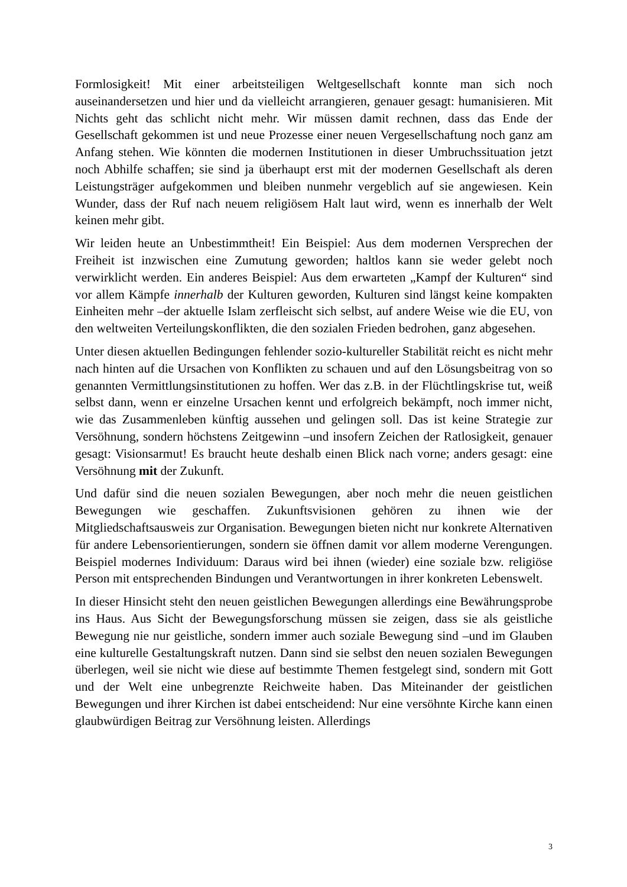Formlosigkeit! Mit einer arbeitsteiligen Weltgesellschaft konnte man sich noch auseinandersetzen und hier und da vielleicht arrangieren, genauer gesagt: humanisieren. Mit Nichts geht das schlicht nicht mehr. Wir müssen damit rechnen, dass das Ende der Gesellschaft gekommen ist und neue Prozesse einer neuen Vergesellschaftung noch ganz am Anfang stehen. Wie könnten die modernen Institutionen in dieser Umbruchssituation jetzt noch Abhilfe schaffen; sie sind ja überhaupt erst mit der modernen Gesellschaft als deren Leistungsträger aufgekommen und bleiben nunmehr vergeblich auf sie angewiesen. Kein Wunder, dass der Ruf nach neuem religiösem Halt laut wird, wenn es innerhalb der Welt keinen mehr gibt.
Wir leiden heute an Unbestimmtheit! Ein Beispiel: Aus dem modernen Versprechen der Freiheit ist inzwischen eine Zumutung geworden; haltlos kann sie weder gelebt noch verwirklicht werden. Ein anderes Beispiel: Aus dem erwarteten „Kampf der Kulturen“ sind vor allem Kämpfe innerhalb der Kulturen geworden, Kulturen sind längst keine kompakten Einheiten mehr –der aktuelle Islam zerfleischt sich selbst, auf andere Weise wie die EU, von den weltweiten Verteilungskonflikten, die den sozialen Frieden bedrohen, ganz abgesehen.
Unter diesen aktuellen Bedingungen fehlender sozio-kultureller Stabilität reicht es nicht mehr nach hinten auf die Ursachen von Konflikten zu schauen und auf den Lösungsbeitrag von so genannten Vermittlungsinstitutionen zu hoffen. Wer das z.B. in der Flüchtlingskrise tut, weiß selbst dann, wenn er einzelne Ursachen kennt und erfolgreich bekämpft, noch immer nicht, wie das Zusammenleben künftig aussehen und gelingen soll. Das ist keine Strategie zur Versöhnung, sondern höchstens Zeitgewinn –und insofern Zeichen der Ratlosigkeit, genauer gesagt: Visionsarmut! Es braucht heute deshalb einen Blick nach vorne; anders gesagt: eine Versöhnung mit der Zukunft.
Und dafür sind die neuen sozialen Bewegungen, aber noch mehr die neuen geistlichen Bewegungen wie geschaffen. Zukunftsvisionen gehören zu ihnen wie der Mitgliedschaftsausweis zur Organisation. Bewegungen bieten nicht nur konkrete Alternativen für andere Lebensorientierungen, sondern sie öffnen damit vor allem moderne Verengungen. Beispiel modernes Individuum: Daraus wird bei ihnen (wieder) eine soziale bzw. religiöse Person mit entsprechenden Bindungen und Verantwortungen in ihrer konkreten Lebenswelt.
In dieser Hinsicht steht den neuen geistlichen Bewegungen allerdings eine Bewährungsprobe ins Haus. Aus Sicht der Bewegungsforschung müssen sie zeigen, dass sie als geistliche Bewegung nie nur geistliche, sondern immer auch soziale Bewegung sind –und im Glauben eine kulturelle Gestaltungskraft nutzen. Dann sind sie selbst den neuen sozialen Bewegungen überlegen, weil sie nicht wie diese auf bestimmte Themen festgelegt sind, sondern mit Gott und der Welt eine unbegrenzte Reichweite haben. Das Miteinander der geistlichen Bewegungen und ihrer Kirchen ist dabei entscheidend: Nur eine versöhnte Kirche kann einen glaubwürdigen Beitrag zur Versöhnung leisten. Allerdings
3